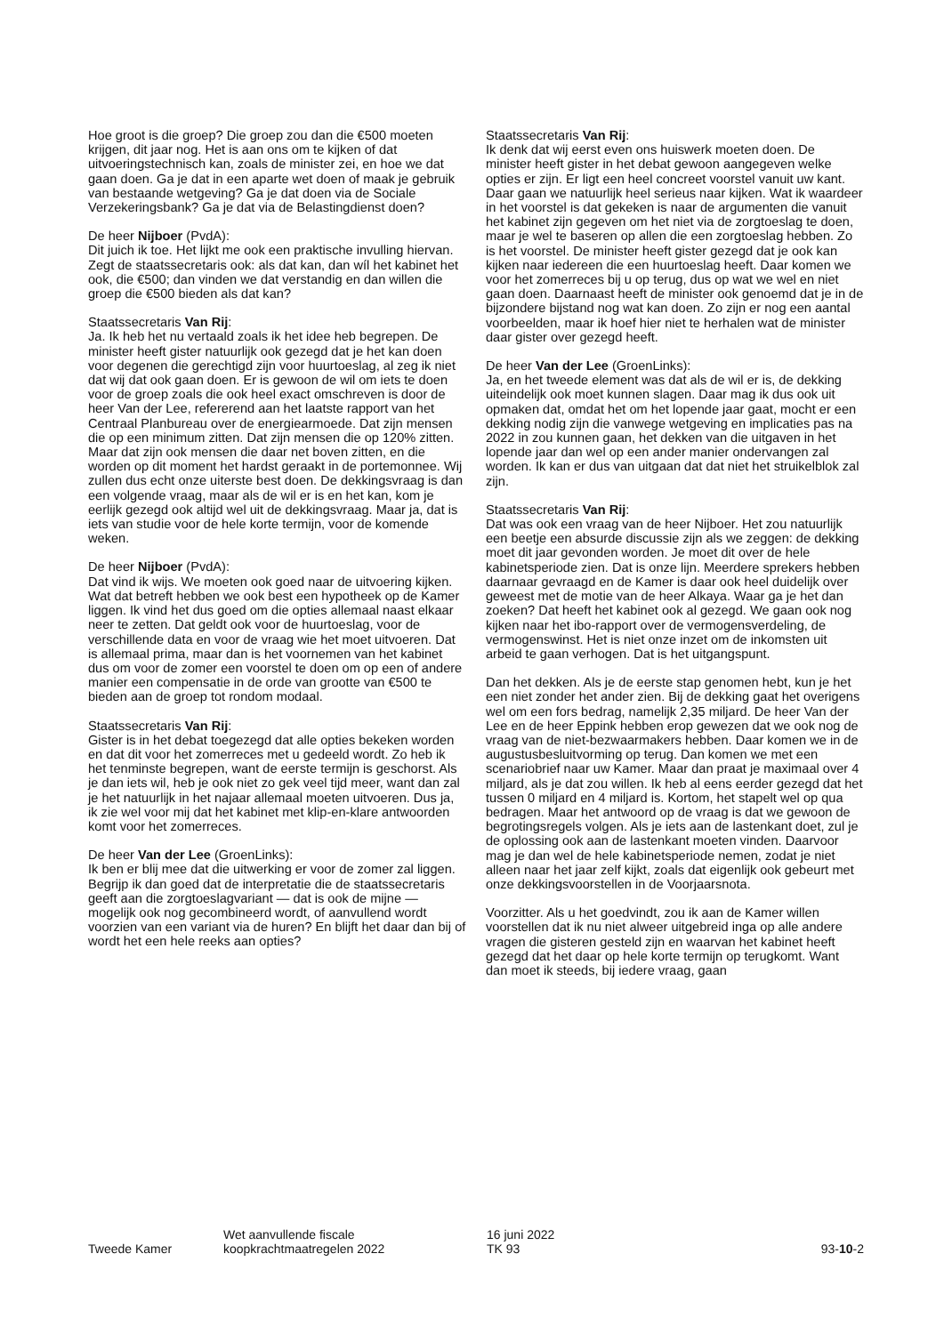Hoe groot is die groep? Die groep zou dan die €500 moeten krijgen, dit jaar nog. Het is aan ons om te kijken of dat uitvoeringstechnisch kan, zoals de minister zei, en hoe we dat gaan doen. Ga je dat in een aparte wet doen of maak je gebruik van bestaande wetgeving? Ga je dat doen via de Sociale Verzekeringsbank? Ga je dat via de Belastingdienst doen?
De heer Nijboer (PvdA):
Dit juich ik toe. Het lijkt me ook een praktische invulling hiervan. Zegt de staatssecretaris ook: als dat kan, dan wíl het kabinet het ook, die €500; dan vinden we dat verstandig en dan willen die groep die €500 bieden als dat kan?
Staatssecretaris Van Rij:
Ja. Ik heb het nu vertaald zoals ik het idee heb begrepen. De minister heeft gister natuurlijk ook gezegd dat je het kan doen voor degenen die gerechtigd zijn voor huurtoeslag, al zeg ik niet dat wij dat ook gaan doen. Er is gewoon de wil om iets te doen voor de groep zoals die ook heel exact omschreven is door de heer Van der Lee, refererend aan het laatste rapport van het Centraal Planbureau over de energiearmoede. Dat zijn mensen die op een minimum zitten. Dat zijn mensen die op 120% zitten. Maar dat zijn ook mensen die daar net boven zitten, en die worden op dit moment het hardst geraakt in de portemonnee. Wij zullen dus echt onze uiterste best doen. De dekkingsvraag is dan een volgende vraag, maar als de wil er is en het kan, kom je eerlijk gezegd ook altijd wel uit de dekkingsvraag. Maar ja, dat is iets van studie voor de hele korte termijn, voor de komende weken.
De heer Nijboer (PvdA):
Dat vind ik wijs. We moeten ook goed naar de uitvoering kijken. Wat dat betreft hebben we ook best een hypotheek op de Kamer liggen. Ik vind het dus goed om die opties allemaal naast elkaar neer te zetten. Dat geldt ook voor de huurtoeslag, voor de verschillende data en voor de vraag wie het moet uitvoeren. Dat is allemaal prima, maar dan is het voornemen van het kabinet dus om voor de zomer een voorstel te doen om op een of andere manier een compensatie in de orde van grootte van €500 te bieden aan de groep tot rondom modaal.
Staatssecretaris Van Rij:
Gister is in het debat toegezegd dat alle opties bekeken worden en dat dit voor het zomerreces met u gedeeld wordt. Zo heb ik het tenminste begrepen, want de eerste termijn is geschorst. Als je dan iets wil, heb je ook niet zo gek veel tijd meer, want dan zal je het natuurlijk in het najaar allemaal moeten uitvoeren. Dus ja, ik zie wel voor mij dat het kabinet met klip-en-klare antwoorden komt voor het zomerreces.
De heer Van der Lee (GroenLinks):
Ik ben er blij mee dat die uitwerking er voor de zomer zal liggen. Begrijp ik dan goed dat de interpretatie die de staatssecretaris geeft aan die zorgtoeslagvariant — dat is ook de mijne — mogelijk ook nog gecombineerd wordt, of aanvullend wordt voorzien van een variant via de huren? En blijft het daar dan bij of wordt het een hele reeks aan opties?
Staatssecretaris Van Rij:
Ik denk dat wij eerst even ons huiswerk moeten doen. De minister heeft gister in het debat gewoon aangegeven welke opties er zijn. Er ligt een heel concreet voorstel vanuit uw kant. Daar gaan we natuurlijk heel serieus naar kijken. Wat ik waardeer in het voorstel is dat gekeken is naar de argumenten die vanuit het kabinet zijn gegeven om het niet via de zorgtoeslag te doen, maar je wel te baseren op allen die een zorgtoeslag hebben. Zo is het voorstel. De minister heeft gister gezegd dat je ook kan kijken naar iedereen die een huurtoeslag heeft. Daar komen we voor het zomerreces bij u op terug, dus op wat we wel en niet gaan doen. Daarnaast heeft de minister ook genoemd dat je in de bijzondere bijstand nog wat kan doen. Zo zijn er nog een aantal voorbeelden, maar ik hoef hier niet te herhalen wat de minister daar gister over gezegd heeft.
De heer Van der Lee (GroenLinks):
Ja, en het tweede element was dat als de wil er is, de dekking uiteindelijk ook moet kunnen slagen. Daar mag ik dus ook uit opmaken dat, omdat het om het lopende jaar gaat, mocht er een dekking nodig zijn die vanwege wetgeving en implicaties pas na 2022 in zou kunnen gaan, het dekken van die uitgaven in het lopende jaar dan wel op een ander manier ondervangen zal worden. Ik kan er dus van uitgaan dat dat niet het struikelblok zal zijn.
Staatssecretaris Van Rij:
Dat was ook een vraag van de heer Nijboer. Het zou natuurlijk een beetje een absurde discussie zijn als we zeggen: de dekking moet dit jaar gevonden worden. Je moet dit over de hele kabinetsperiode zien. Dat is onze lijn. Meerdere sprekers hebben daarnaar gevraagd en de Kamer is daar ook heel duidelijk over geweest met de motie van de heer Alkaya. Waar ga je het dan zoeken? Dat heeft het kabinet ook al gezegd. We gaan ook nog kijken naar het ibo-rapport over de vermogensverdeling, de vermogenswinst. Het is niet onze inzet om de inkomsten uit arbeid te gaan verhogen. Dat is het uitgangspunt.
Dan het dekken. Als je de eerste stap genomen hebt, kun je het een niet zonder het ander zien. Bij de dekking gaat het overigens wel om een fors bedrag, namelijk 2,35 miljard. De heer Van der Lee en de heer Eppink hebben erop gewezen dat we ook nog de vraag van de niet-bezwaarmakers hebben. Daar komen we in de augustusbesluitvorming op terug. Dan komen we met een scenariobrief naar uw Kamer. Maar dan praat je maximaal over 4 miljard, als je dat zou willen. Ik heb al eens eerder gezegd dat het tussen 0 miljard en 4 miljard is. Kortom, het stapelt wel op qua bedragen. Maar het antwoord op de vraag is dat we gewoon de begrotingsregels volgen. Als je iets aan de lastenkant doet, zul je de oplossing ook aan de lastenkant moeten vinden. Daarvoor mag je dan wel de hele kabinetsperiode nemen, zodat je niet alleen naar het jaar zelf kijkt, zoals dat eigenlijk ook gebeurt met onze dekkingsvoorstellen in de Voorjaarsnota.
Voorzitter. Als u het goedvindt, zou ik aan de Kamer willen voorstellen dat ik nu niet alweer uitgebreid inga op alle andere vragen die gisteren gesteld zijn en waarvan het kabinet heeft gezegd dat het daar op hele korte termijn op terugkomt. Want dan moet ik steeds, bij iedere vraag, gaan
Tweede Kamer
Wet aanvullende fiscale
koopkrachtmaatregelen 2022
16 juni 2022
TK 93
93-10-2